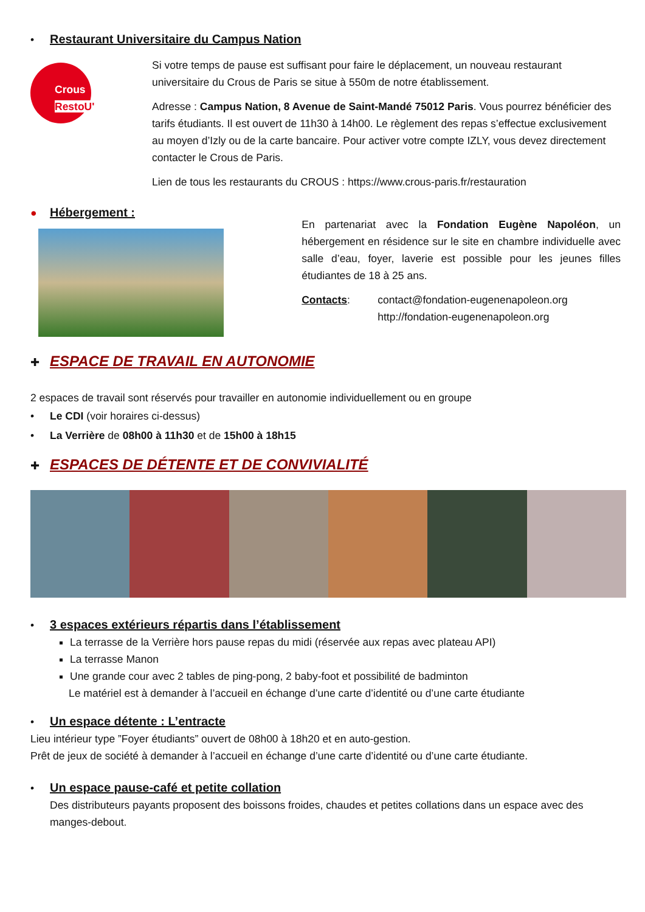• Restaurant Universitaire du Campus Nation
Crous RestoU'
Si votre temps de pause est suffisant pour faire le déplacement, un nouveau restaurant universitaire du Crous de Paris se situe à 550m de notre établissement.
Adresse : Campus Nation, 8 Avenue de Saint-Mandé 75012 Paris. Vous pourrez bénéficier des tarifs étudiants. Il est ouvert de 11h30 à 14h00. Le règlement des repas s’effectue exclusivement au moyen d’Izly ou de la carte bancaire. Pour activer votre compte IZLY, vous devez directement contacter le Crous de Paris.
Lien de tous les restaurants du CROUS : https://www.crous-paris.fr/restauration
● Hébergement :
En partenariat avec la Fondation Eugène Napoléon, un hébergement en résidence sur le site en chambre individuelle avec salle d’eau, foyer, laverie est possible pour les jeunes filles étudiantes de 18 à 25 ans.
Contacts: contact@fondation-eugenenapoleon.org
http://fondation-eugenenapoleon.org
✚
ESPACE DE TRAVAIL EN AUTONOMIE
2 espaces de travail sont réservés pour travailler en autonomie individuellement ou en groupe
• Le CDI (voir horaires ci-dessus)
• La Verrière de 08h00 à 11h30 et de 15h00 à 18h15
✚
ESPACES DE DÉTENTE ET DE CONVIVIALITÉ
• 3 espaces extérieurs répartis dans l’établissement
La terrasse de la Verrière hors pause repas du midi (réservée aux repas avec plateau API)
La terrasse Manon
Une grande cour avec 2 tables de ping-pong, 2 baby-foot et possibilité de badminton
Le matériel est à demander à l’accueil en échange d’une carte d’identité ou d’une carte étudiante
• Un espace détente : L’entracte
Lieu intérieur type ”Foyer étudiants” ouvert de 08h00 à 18h20 et en auto-gestion.
Prêt de jeux de société à demander à l’accueil en échange d’une carte d’identité ou d’une carte étudiante.
• Un espace pause-café et petite collation
Des distributeurs payants proposent des boissons froides, chaudes et petites collations dans un espace avec des manges-debout.